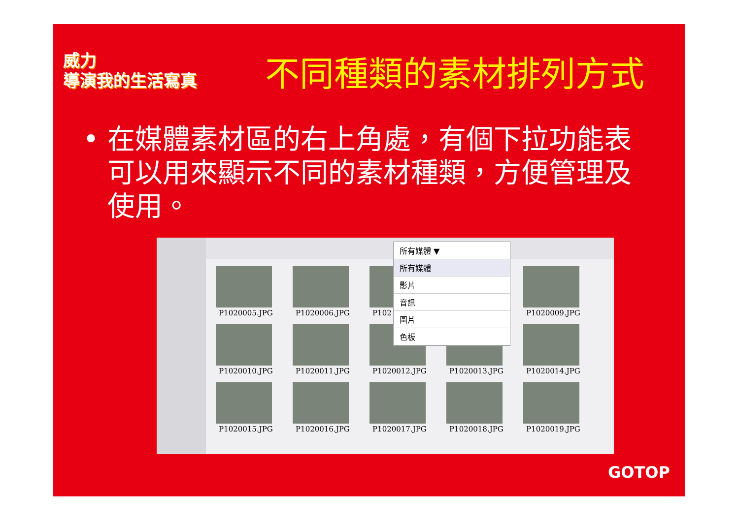威力
導演我的生活寫真
不同種類的素材排列方式
• 在媒體素材區的右上角處，有個下拉功能表可以用來顯示不同的素材種類，方便管理及使用。
所有媒體 ▼
所有媒體
影片
音訊
圖片
色板
P1020005.JPG
P1020006.JPG
P102
P1020009.JPG
P1020010.JPG
P1020011.JPG
P1020012.JPG
P1020013.JPG
P1020014.JPG
P1020015.JPG
P1020016.JPG
P1020017.JPG
P1020018.JPG
P1020019.JPG
GOTOP